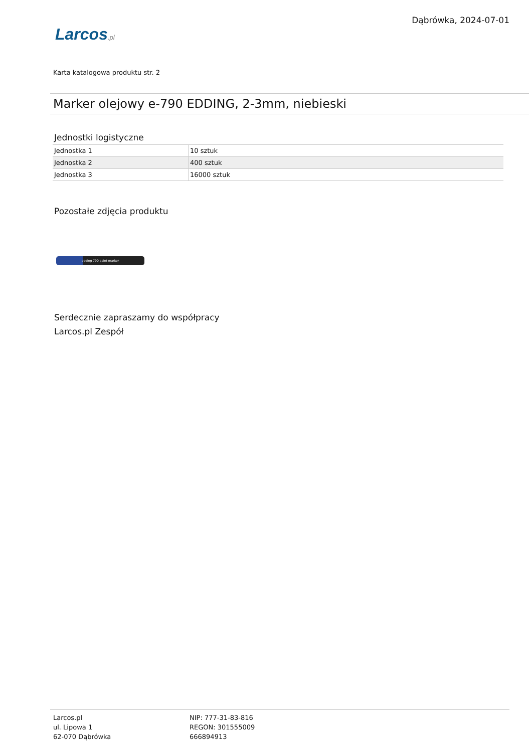Larcos.pl
Dąbrówka, 2024-07-01
Karta katalogowa produktu str. 2
Marker olejowy e-790 EDDING, 2-3mm, niebieski
Jednostki logistyczne
| Jednostka 1 | 10 sztuk |
| Jednostka 2 | 400 sztuk |
| Jednostka 3 | 16000 sztuk |
Pozostałe zdjęcia produktu
edding 790 paint marker
Serdecznie zapraszamy do współpracy
Larcos.pl Zespół
Larcos.pl
ul. Lipowa 1
62-070 Dąbrówka
NIP: 777-31-83-816
REGON: 301555009
666894913